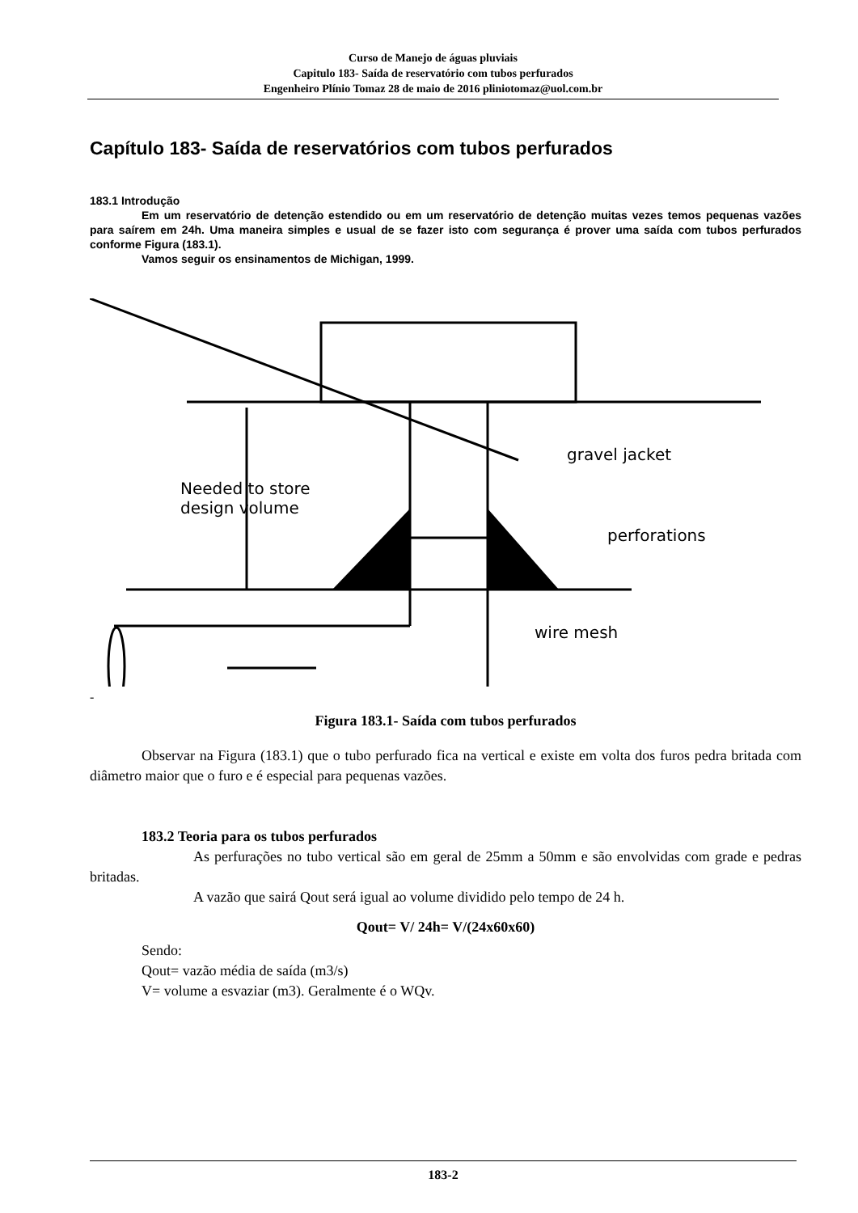Curso de Manejo de águas pluviais
Capitulo 183- Saída de reservatório com tubos perfurados
Engenheiro Plínio Tomaz 28 de maio de 2016 pliniotomaz@uol.com.br
Capítulo 183- Saída de reservatórios com tubos perfurados
183.1 Introdução
Em um reservatório de detenção estendido ou em um reservatório de detenção muitas vezes temos pequenas vazões para saírem em 24h. Uma maneira simples e usual de se fazer isto com segurança é prover uma saída com tubos perfurados conforme Figura (183.1).
Vamos seguir os ensinamentos de Michigan, 1999.
Needed to store
design volume
gravel jacket
perforations
wire mesh
-
Figura 183.1- Saída com tubos perfurados
Observar na Figura (183.1) que o tubo perfurado fica na vertical e existe em volta dos furos pedra britada com diâmetro maior que o furo e é especial para pequenas vazões.
183.2 Teoria para os tubos perfurados
As perfurações no tubo vertical são em geral de 25mm a 50mm e são envolvidas com grade e pedras britadas.
A vazão que sairá Qout será igual ao volume dividido pelo tempo de 24 h.
Qout= V/ 24h= V/(24x60x60)
Sendo:
Qout= vazão média de saída (m3/s)
V= volume a esvaziar (m3). Geralmente é o WQv.
183-2